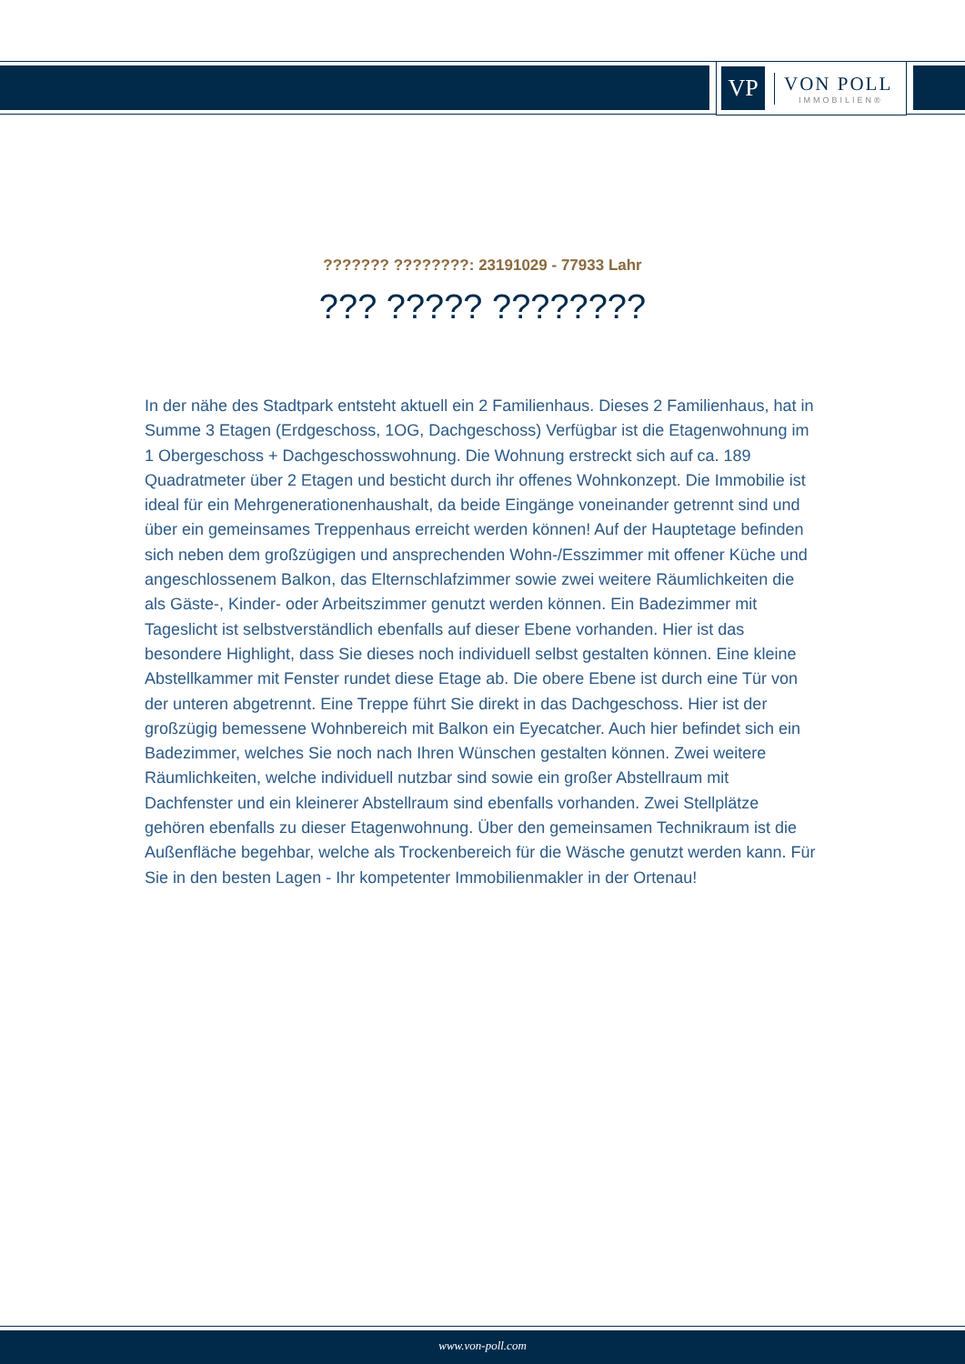VP
VON POLL
IMMOBILIEN®
??????? ????????: 23191029 - 77933 Lahr
??? ????? ????????
In der nähe des Stadtpark entsteht aktuell ein 2 Familienhaus. Dieses 2 Familienhaus, hat in Summe 3 Etagen (Erdgeschoss, 1OG, Dachgeschoss) Verfügbar ist die Etagenwohnung im 1 Obergeschoss + Dachgeschosswohnung. Die Wohnung erstreckt sich auf ca. 189 Quadratmeter über 2 Etagen und besticht durch ihr offenes Wohnkonzept. Die Immobilie ist ideal für ein Mehrgenerationenhaushalt, da beide Eingänge voneinander getrennt sind und über ein gemeinsames Treppenhaus erreicht werden können! Auf der Hauptetage befinden sich neben dem großzügigen und ansprechenden Wohn-/Esszimmer mit offener Küche und angeschlossenem Balkon, das Elternschlafzimmer sowie zwei weitere Räumlichkeiten die als Gäste-, Kinder- oder Arbeitszimmer genutzt werden können. Ein Badezimmer mit Tageslicht ist selbstverständlich ebenfalls auf dieser Ebene vorhanden. Hier ist das besondere Highlight, dass Sie dieses noch individuell selbst gestalten können. Eine kleine Abstellkammer mit Fenster rundet diese Etage ab. Die obere Ebene ist durch eine Tür von der unteren abgetrennt. Eine Treppe führt Sie direkt in das Dachgeschoss. Hier ist der großzügig bemessene Wohnbereich mit Balkon ein Eyecatcher. Auch hier befindet sich ein Badezimmer, welches Sie noch nach Ihren Wünschen gestalten können. Zwei weitere Räumlichkeiten, welche individuell nutzbar sind sowie ein großer Abstellraum mit Dachfenster und ein kleinerer Abstellraum sind ebenfalls vorhanden. Zwei Stellplätze gehören ebenfalls zu dieser Etagenwohnung. Über den gemeinsamen Technikraum ist die Außenfläche begehbar, welche als Trockenbereich für die Wäsche genutzt werden kann. Für Sie in den besten Lagen - Ihr kompetenter Immobilienmakler in der Ortenau!
www.von-poll.com